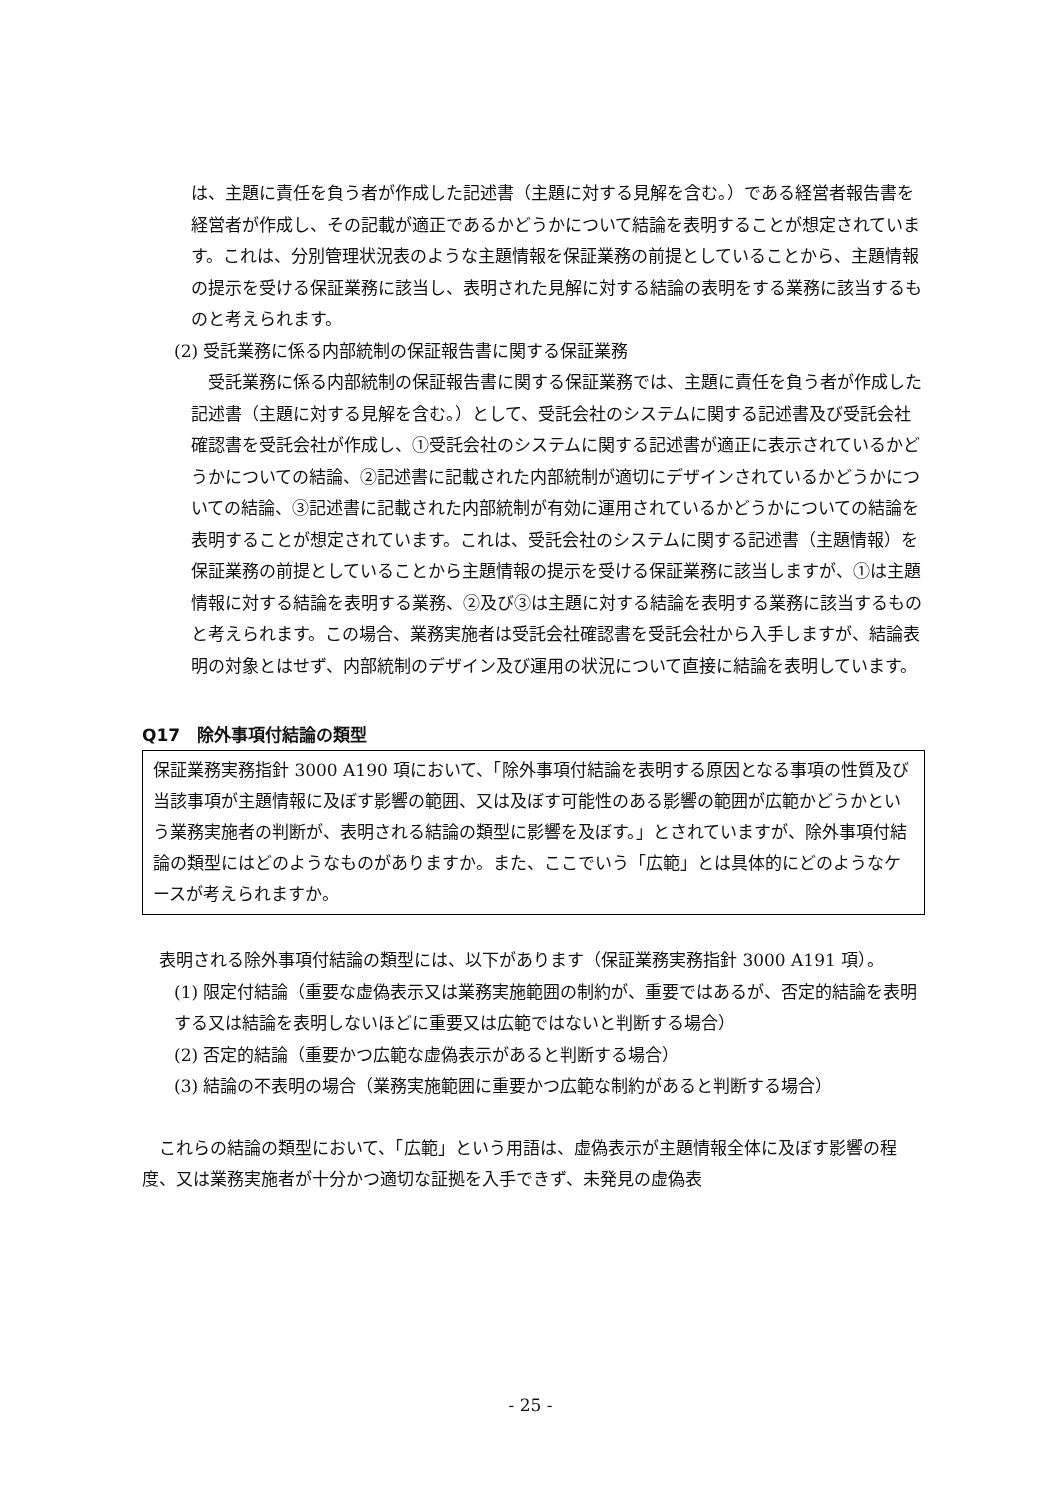は、主題に責任を負う者が作成した記述書（主題に対する見解を含む。）である経営者報告書を経営者が作成し、その記載が適正であるかどうかについて結論を表明することが想定されています。これは、分別管理状況表のような主題情報を保証業務の前提としていることから、主題情報の提示を受ける保証業務に該当し、表明された見解に対する結論の表明をする業務に該当するものと考えられます。
(2) 受託業務に係る内部統制の保証報告書に関する保証業務
　受託業務に係る内部統制の保証報告書に関する保証業務では、主題に責任を負う者が作成した記述書（主題に対する見解を含む。）として、受託会社のシステムに関する記述書及び受託会社確認書を受託会社が作成し、①受託会社のシステムに関する記述書が適正に表示されているかどうかについての結論、②記述書に記載された内部統制が適切にデザインされているかどうかについての結論、③記述書に記載された内部統制が有効に運用されているかどうかについての結論を表明することが想定されています。これは、受託会社のシステムに関する記述書（主題情報）を保証業務の前提としていることから主題情報の提示を受ける保証業務に該当しますが、①は主題情報に対する結論を表明する業務、②及び③は主題に対する結論を表明する業務に該当するものと考えられます。この場合、業務実施者は受託会社確認書を受託会社から入手しますが、結論表明の対象とはせず、内部統制のデザイン及び運用の状況について直接に結論を表明しています。
Q17　除外事項付結論の類型
保証業務実務指針 3000 A190 項において、「除外事項付結論を表明する原因となる事項の性質及び当該事項が主題情報に及ぼす影響の範囲、又は及ぼす可能性のある影響の範囲が広範かどうかという業務実施者の判断が、表明される結論の類型に影響を及ぼす。」とされていますが、除外事項付結論の類型にはどのようなものがありますか。また、ここでいう「広範」とは具体的にどのようなケースが考えられますか。
　表明される除外事項付結論の類型には、以下があります（保証業務実務指針 3000 A191 項）。
(1) 限定付結論（重要な虚偽表示又は業務実施範囲の制約が、重要ではあるが、否定的結論を表明する又は結論を表明しないほどに重要又は広範ではないと判断する場合）
(2) 否定的結論（重要かつ広範な虚偽表示があると判断する場合）
(3) 結論の不表明の場合（業務実施範囲に重要かつ広範な制約があると判断する場合）
　これらの結論の類型において、「広範」という用語は、虚偽表示が主題情報全体に及ぼす影響の程度、又は業務実施者が十分かつ適切な証拠を入手できず、未発見の虚偽表
- 25 -